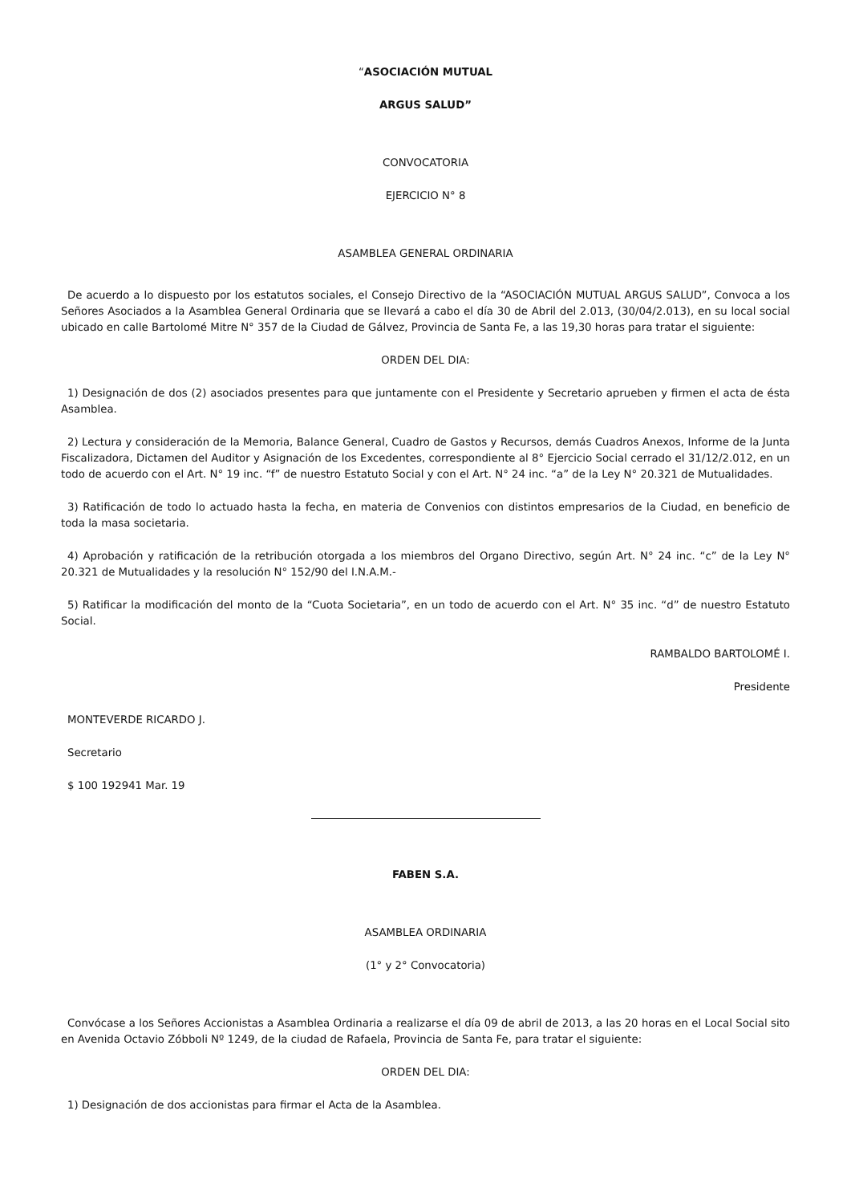“ASOCIACIÓN MUTUAL
ARGUS SALUD”
CONVOCATORIA
EJERCICIO N° 8
ASAMBLEA GENERAL ORDINARIA
De acuerdo a lo dispuesto por los estatutos sociales, el Consejo Directivo de la “ASOCIACIÓN MUTUAL ARGUS SALUD”, Convoca a los Señores Asociados a la Asamblea General Ordinaria que se llevará a cabo el día 30 de Abril del 2.013, (30/04/2.013), en su local social ubicado en calle Bartolomé Mitre N° 357 de la Ciudad de Gálvez, Provincia de Santa Fe, a las 19,30 horas para tratar el siguiente:
ORDEN DEL DIA:
1) Designación de dos (2) asociados presentes para que juntamente con el Presidente y Secretario aprueben y firmen el acta de ésta Asamblea.
2) Lectura y consideración de la Memoria, Balance General, Cuadro de Gastos y Recursos, demás Cuadros Anexos, Informe de la Junta Fiscalizadora, Dictamen del Auditor y Asignación de los Excedentes, correspondiente al 8° Ejercicio Social cerrado el 31/12/2.012, en un todo de acuerdo con el Art. N° 19 inc. “f” de nuestro Estatuto Social y con el Art. N° 24 inc. “a” de la Ley N° 20.321 de Mutualidades.
3) Ratificación de todo lo actuado hasta la fecha, en materia de Convenios con distintos empresarios de la Ciudad, en beneficio de toda la masa societaria.
4) Aprobación y ratificación de la retribución otorgada a los miembros del Organo Directivo, según Art. N° 24 inc. “c” de la Ley N° 20.321 de Mutualidades y la resolución N° 152/90 del I.N.A.M.-
5) Ratificar la modificación del monto de la “Cuota Societaria”, en un todo de acuerdo con el Art. N° 35 inc. “d” de nuestro Estatuto Social.
RAMBALDO BARTOLOMÉ I.
Presidente
MONTEVERDE RICARDO J.
Secretario
$ 100 192941 Mar. 19
FABEN S.A.
ASAMBLEA ORDINARIA
(1° y 2° Convocatoria)
Convócase a los Señores Accionistas a Asamblea Ordinaria a realizarse el día 09 de abril de 2013, a las 20 horas en el Local Social sito en Avenida Octavio Zóbboli Nº 1249, de la ciudad de Rafaela, Provincia de Santa Fe, para tratar el siguiente:
ORDEN DEL DIA:
1) Designación de dos accionistas para firmar el Acta de la Asamblea.